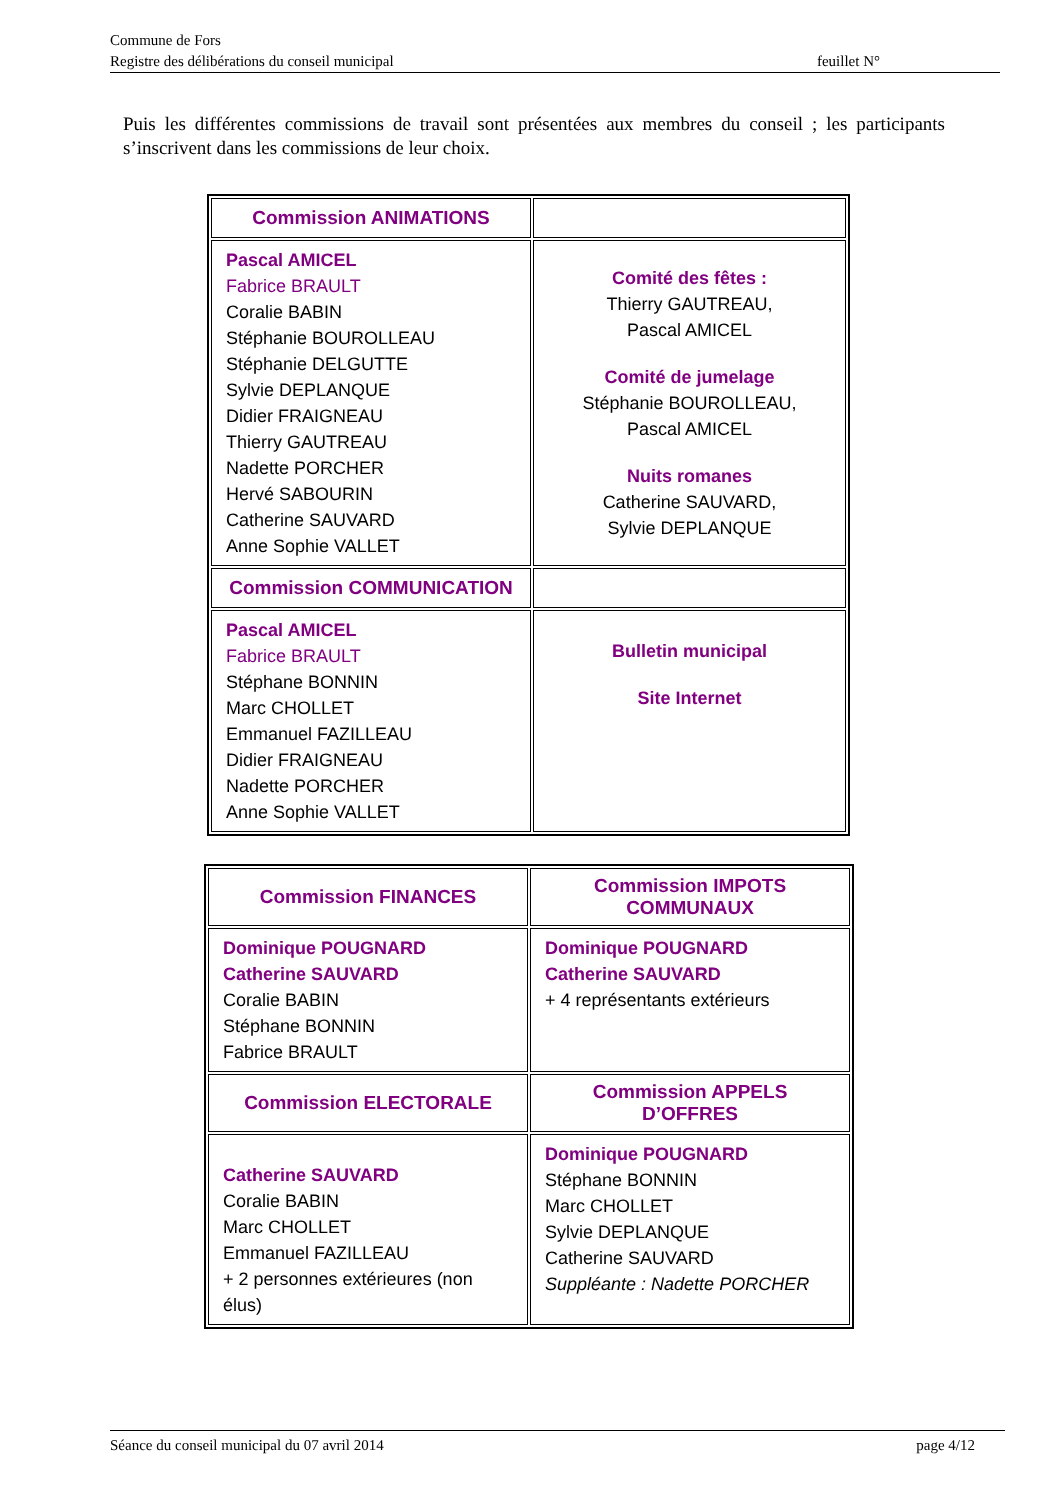Commune de Fors
Registre des délibérations du conseil municipal feuillet N°
Puis les différentes commissions de travail sont présentées aux membres du conseil ; les participants s’inscrivent dans les commissions de leur choix.
| Commission ANIMATIONS | |
| Pascal AMICEL Fabrice BRAULT Coralie BABIN Stéphanie BOUROLLEAU Stéphanie DELGUTTE Sylvie DEPLANQUE Didier FRAIGNEAU Thierry GAUTREAU Nadette PORCHER Hervé SABOURIN Catherine SAUVARD Anne Sophie VALLET | Comité des fêtes : Thierry GAUTREAU, Pascal AMICEL Comité de jumelage Stéphanie BOUROLLEAU, Pascal AMICEL Nuits romanes Catherine SAUVARD, Sylvie DEPLANQUE |
| Commission COMMUNICATION | |
| Pascal AMICEL Fabrice BRAULT Stéphane BONNIN Marc CHOLLET Emmanuel FAZILLEAU Didier FRAIGNEAU Nadette PORCHER Anne Sophie VALLET | Bulletin municipal Site Internet |
| Commission FINANCES | Commission IMPOTS COMMUNAUX |
| Dominique POUGNARD Catherine SAUVARD Coralie BABIN Stéphane BONNIN Fabrice BRAULT | Dominique POUGNARD Catherine SAUVARD + 4 représentants extérieurs |
| Commission ELECTORALE | Commission APPELS D’OFFRES |
| Catherine SAUVARD Coralie BABIN Marc CHOLLET Emmanuel FAZILLEAU + 2 personnes extérieures (non élus) | Dominique POUGNARD Stéphane BONNIN Marc CHOLLET Sylvie DEPLANQUE Catherine SAUVARD Suppléante : Nadette PORCHER |
Séance du conseil municipal du 07 avril 2014 page 4/12